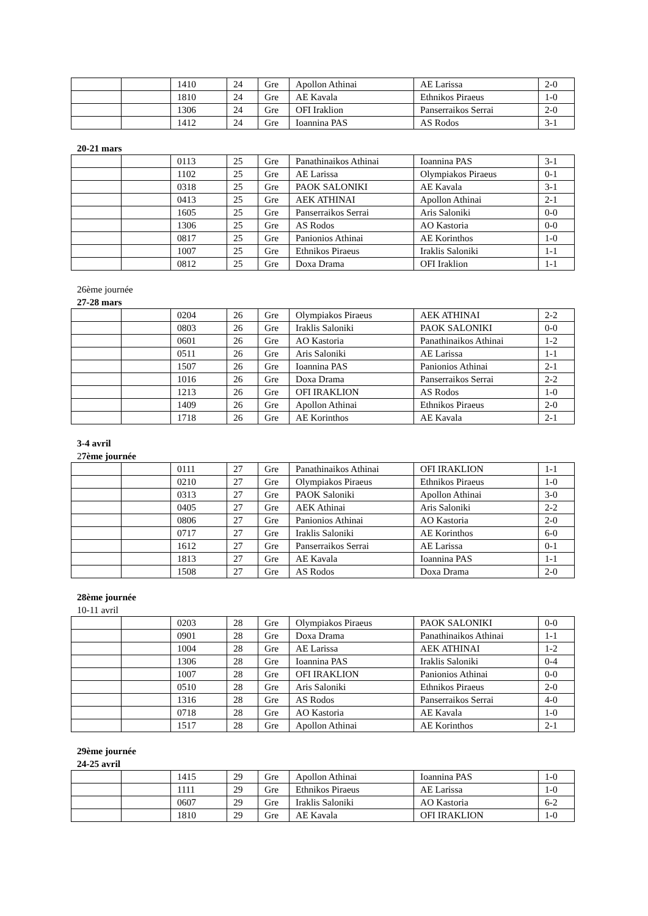| | | 1410 | 24 | Gre | Apollon Athinai | AE Larissa | 2-0 |
| | | 1810 | 24 | Gre | AE Kavala | Ethnikos Piraeus | 1-0 |
| | | 1306 | 24 | Gre | OFI Iraklion | Panserraikos Serrai | 2-0 |
| | | 1412 | 24 | Gre | Ioannina PAS | AS Rodos | 3-1 |
20-21 mars
| | | 0113 | 25 | Gre | Panathinaikos Athinai | Ioannina PAS | 3-1 |
| | | 1102 | 25 | Gre | AE Larissa | Olympiakos Piraeus | 0-1 |
| | | 0318 | 25 | Gre | PAOK SALONIKI | AE Kavala | 3-1 |
| | | 0413 | 25 | Gre | AEK ATHINAI | Apollon Athinai | 2-1 |
| | | 1605 | 25 | Gre | Panserraikos Serrai | Aris Saloniki | 0-0 |
| | | 1306 | 25 | Gre | AS Rodos | AO Kastoria | 0-0 |
| | | 0817 | 25 | Gre | Panionios Athinai | AE Korinthos | 1-0 |
| | | 1007 | 25 | Gre | Ethnikos Piraeus | Iraklis Saloniki | 1-1 |
| | | 0812 | 25 | Gre | Doxa Drama | OFI Iraklion | 1-1 |
26ème journée
27-28 mars
| | | 0204 | 26 | Gre | Olympiakos Piraeus | AEK ATHINAI | 2-2 |
| | | 0803 | 26 | Gre | Iraklis Saloniki | PAOK SALONIKI | 0-0 |
| | | 0601 | 26 | Gre | AO Kastoria | Panathinaikos Athinai | 1-2 |
| | | 0511 | 26 | Gre | Aris Saloniki | AE Larissa | 1-1 |
| | | 1507 | 26 | Gre | Ioannina PAS | Panionios Athinai | 2-1 |
| | | 1016 | 26 | Gre | Doxa Drama | Panserraikos Serrai | 2-2 |
| | | 1213 | 26 | Gre | OFI IRAKLION | AS Rodos | 1-0 |
| | | 1409 | 26 | Gre | Apollon Athinai | Ethnikos Piraeus | 2-0 |
| | | 1718 | 26 | Gre | AE Korinthos | AE Kavala | 2-1 |
3-4 avril
27ème journée
| | | 0111 | 27 | Gre | Panathinaikos Athinai | OFI IRAKLION | 1-1 |
| | | 0210 | 27 | Gre | Olympiakos Piraeus | Ethnikos Piraeus | 1-0 |
| | | 0313 | 27 | Gre | PAOK Saloniki | Apollon Athinai | 3-0 |
| | | 0405 | 27 | Gre | AEK Athinai | Aris Saloniki | 2-2 |
| | | 0806 | 27 | Gre | Panionios Athinai | AO Kastoria | 2-0 |
| | | 0717 | 27 | Gre | Iraklis Saloniki | AE Korinthos | 6-0 |
| | | 1612 | 27 | Gre | Panserraikos Serrai | AE Larissa | 0-1 |
| | | 1813 | 27 | Gre | AE Kavala | Ioannina PAS | 1-1 |
| | | 1508 | 27 | Gre | AS Rodos | Doxa Drama | 2-0 |
28ème journée
10-11 avril
| | | 0203 | 28 | Gre | Olympiakos Piraeus | PAOK SALONIKI | 0-0 |
| | | 0901 | 28 | Gre | Doxa Drama | Panathinaikos Athinai | 1-1 |
| | | 1004 | 28 | Gre | AE Larissa | AEK ATHINAI | 1-2 |
| | | 1306 | 28 | Gre | Ioannina PAS | Iraklis Saloniki | 0-4 |
| | | 1007 | 28 | Gre | OFI IRAKLION | Panionios Athinai | 0-0 |
| | | 0510 | 28 | Gre | Aris Saloniki | Ethnikos Piraeus | 2-0 |
| | | 1316 | 28 | Gre | AS Rodos | Panserraikos Serrai | 4-0 |
| | | 0718 | 28 | Gre | AO Kastoria | AE Kavala | 1-0 |
| | | 1517 | 28 | Gre | Apollon Athinai | AE Korinthos | 2-1 |
29ème journée
24-25 avril
| | | 1415 | 29 | Gre | Apollon Athinai | Ioannina PAS | 1-0 |
| | | 1111 | 29 | Gre | Ethnikos Piraeus | AE Larissa | 1-0 |
| | | 0607 | 29 | Gre | Iraklis Saloniki | AO Kastoria | 6-2 |
| | | 1810 | 29 | Gre | AE Kavala | OFI IRAKLION | 1-0 |